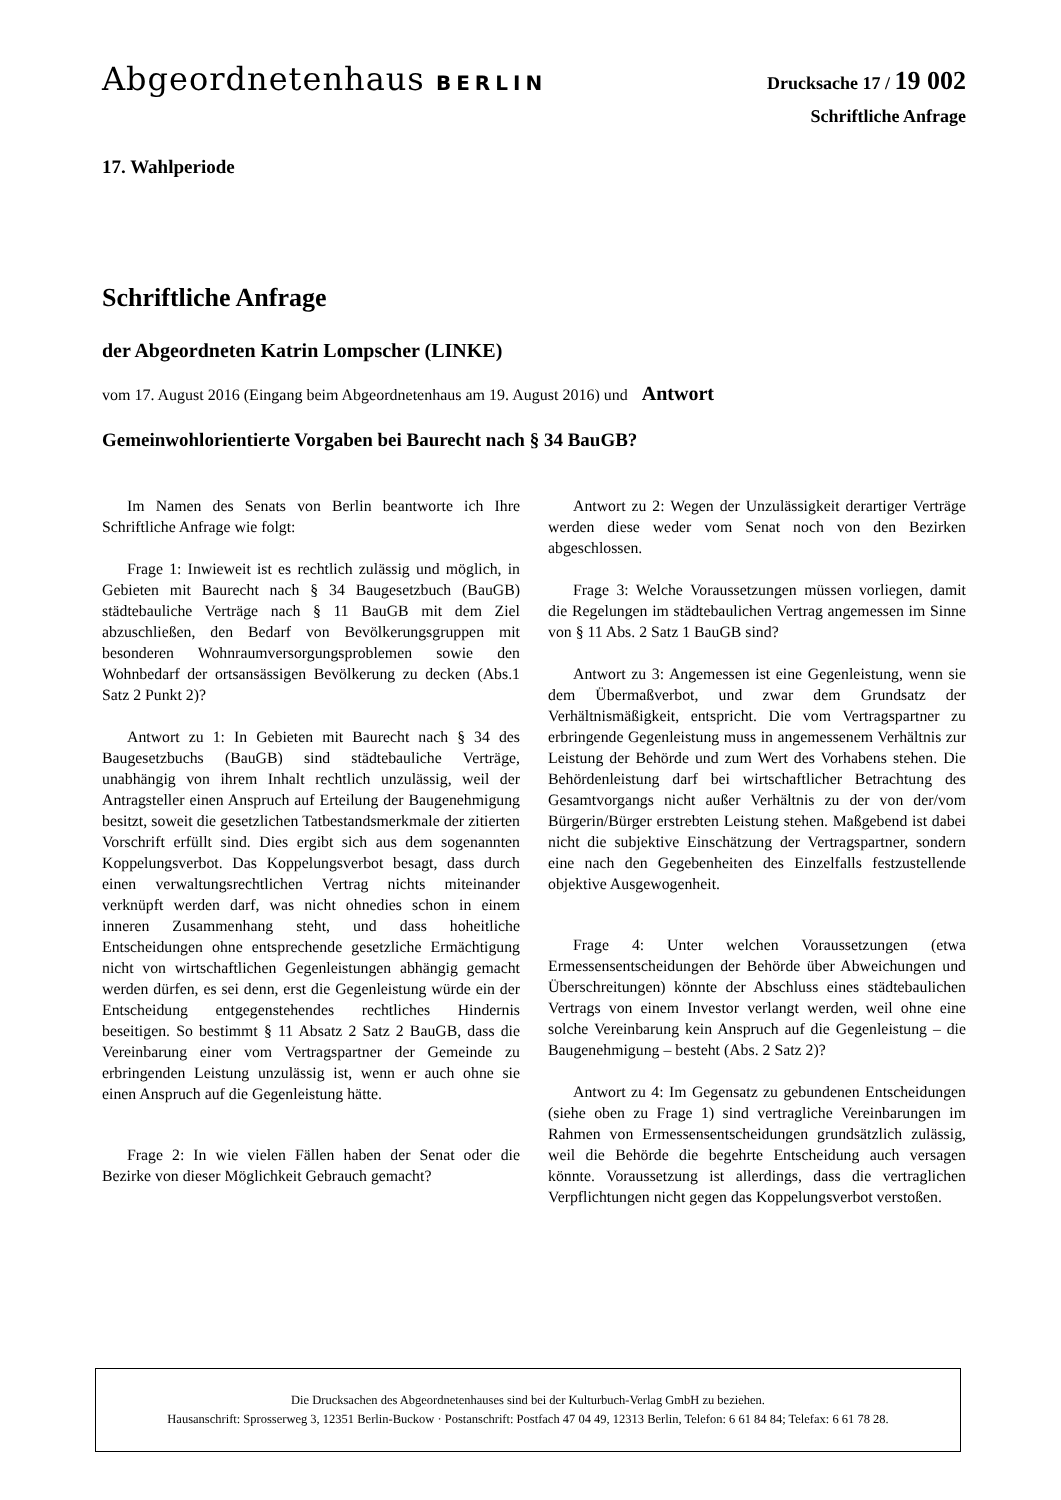Abgeordnetenhaus BERLIN
Drucksache 17 / 19 002
Schriftliche Anfrage
17. Wahlperiode
Schriftliche Anfrage
der Abgeordneten Katrin Lompscher (LINKE)
vom 17. August 2016 (Eingang beim Abgeordnetenhaus am 19. August 2016) und Antwort
Gemeinwohlorientierte Vorgaben bei Baurecht nach § 34 BauGB?
Im Namen des Senats von Berlin beantworte ich Ihre Schriftliche Anfrage wie folgt:
Frage 1: Inwieweit ist es rechtlich zulässig und möglich, in Gebieten mit Baurecht nach § 34 Baugesetzbuch (BauGB) städtebauliche Verträge nach § 11 BauGB mit dem Ziel abzuschließen, den Bedarf von Bevölkerungsgruppen mit besonderen Wohnraumversorgungsproblemen sowie den Wohnbedarf der ortsansässigen Bevölkerung zu decken (Abs.1 Satz 2 Punkt 2)?
Antwort zu 1: In Gebieten mit Baurecht nach § 34 des Baugesetzbuchs (BauGB) sind städtebauliche Verträge, unabhängig von ihrem Inhalt rechtlich unzulässig, weil der Antragsteller einen Anspruch auf Erteilung der Baugenehmigung besitzt, soweit die gesetzlichen Tatbestandsmerkmale der zitierten Vorschrift erfüllt sind. Dies ergibt sich aus dem sogenannten Koppelungsverbot. Das Koppelungsverbot besagt, dass durch einen verwaltungsrechtlichen Vertrag nichts miteinander verknüpft werden darf, was nicht ohnedies schon in einem inneren Zusammenhang steht, und dass hoheitliche Entscheidungen ohne entsprechende gesetzliche Ermächtigung nicht von wirtschaftlichen Gegenleistungen abhängig gemacht werden dürfen, es sei denn, erst die Gegenleistung würde ein der Entscheidung entgegenstehendes rechtliches Hindernis beseitigen. So bestimmt § 11 Absatz 2 Satz 2 BauGB, dass die Vereinbarung einer vom Vertragspartner der Gemeinde zu erbringenden Leistung unzulässig ist, wenn er auch ohne sie einen Anspruch auf die Gegenleistung hätte.
Frage 2: In wie vielen Fällen haben der Senat oder die Bezirke von dieser Möglichkeit Gebrauch gemacht?
Antwort zu 2: Wegen der Unzulässigkeit derartiger Verträge werden diese weder vom Senat noch von den Bezirken abgeschlossen.
Frage 3: Welche Voraussetzungen müssen vorliegen, damit die Regelungen im städtebaulichen Vertrag angemessen im Sinne von § 11 Abs. 2 Satz 1 BauGB sind?
Antwort zu 3: Angemessen ist eine Gegenleistung, wenn sie dem Übermaßverbot, und zwar dem Grundsatz der Verhältnismäßigkeit, entspricht. Die vom Vertragspartner zu erbringende Gegenleistung muss in angemessenem Verhältnis zur Leistung der Behörde und zum Wert des Vorhabens stehen. Die Behördenleistung darf bei wirtschaftlicher Betrachtung des Gesamtvorgangs nicht außer Verhältnis zu der von der/vom Bürgerin/Bürger erstrebten Leistung stehen. Maßgebend ist dabei nicht die subjektive Einschätzung der Vertragspartner, sondern eine nach den Gegebenheiten des Einzelfalls festzustellende objektive Ausgewogenheit.
Frage 4: Unter welchen Voraussetzungen (etwa Ermessensentscheidungen der Behörde über Abweichungen und Überschreitungen) könnte der Abschluss eines städtebaulichen Vertrags von einem Investor verlangt werden, weil ohne eine solche Vereinbarung kein Anspruch auf die Gegenleistung – die Baugenehmigung – besteht (Abs. 2 Satz 2)?
Antwort zu 4: Im Gegensatz zu gebundenen Entscheidungen (siehe oben zu Frage 1) sind vertragliche Vereinbarungen im Rahmen von Ermessensentscheidungen grundsätzlich zulässig, weil die Behörde die begehrte Entscheidung auch versagen könnte. Voraussetzung ist allerdings, dass die vertraglichen Verpflichtungen nicht gegen das Koppelungsverbot verstoßen.
Die Drucksachen des Abgeordnetenhauses sind bei der Kulturbuch-Verlag GmbH zu beziehen.
Hausanschrift: Sprosserweg 3, 12351 Berlin-Buckow · Postanschrift: Postfach 47 04 49, 12313 Berlin, Telefon: 6 61 84 84; Telefax: 6 61 78 28.